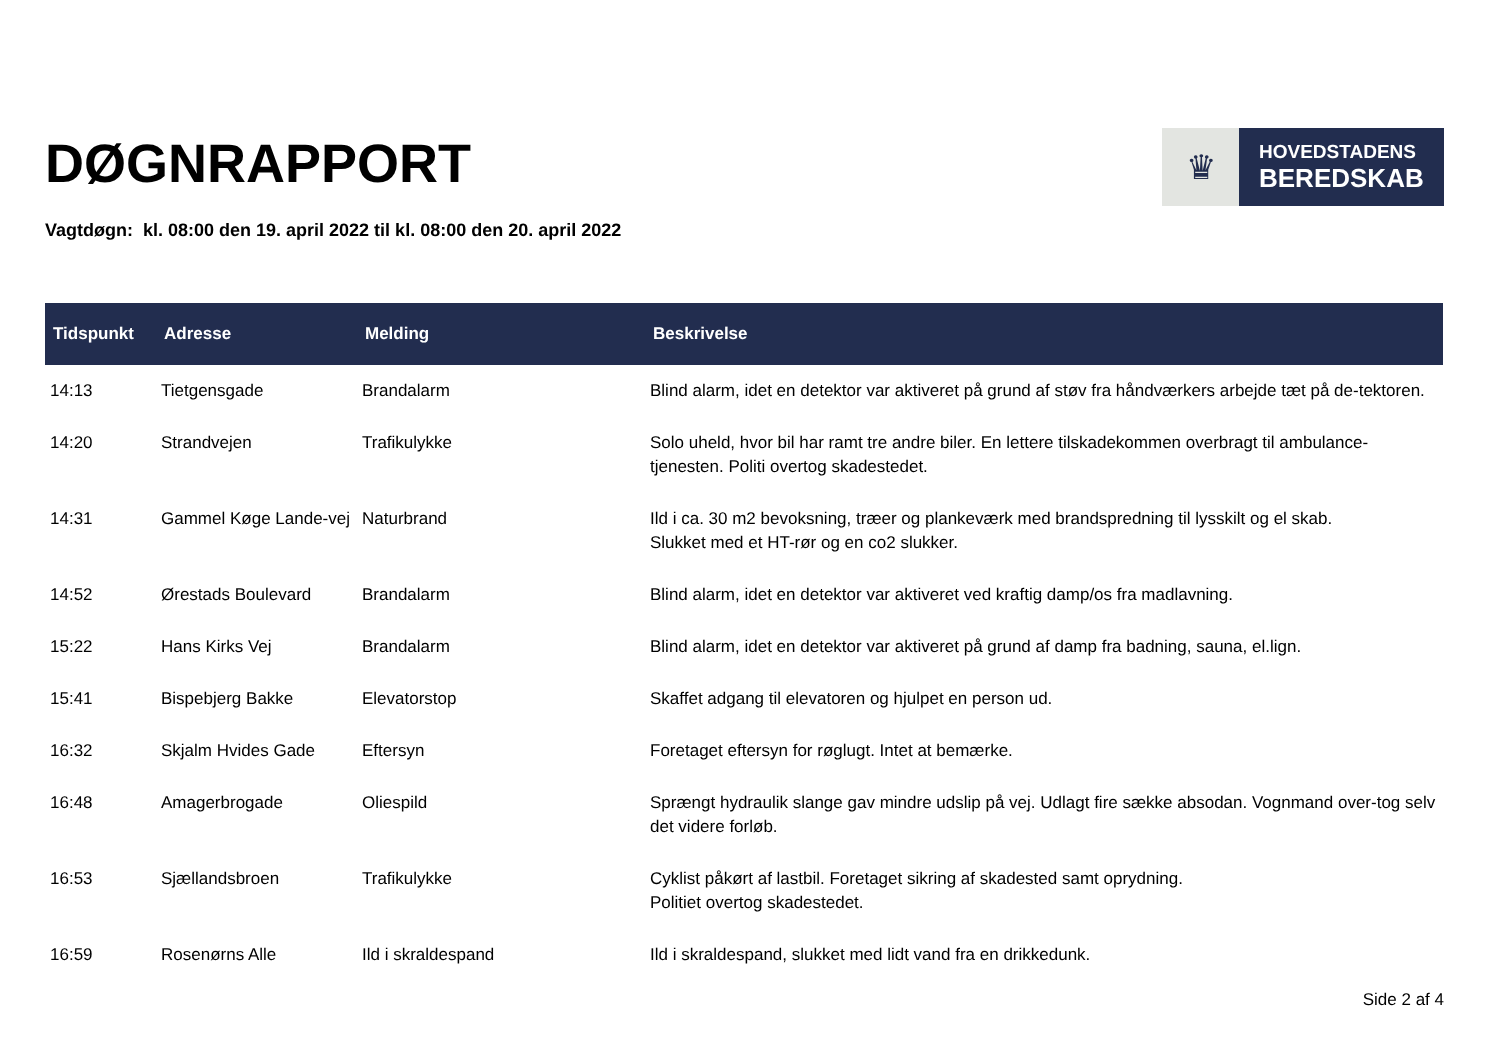DØGNRAPPORT
♛
HOVEDSTADENS
BEREDSKAB
Vagtdøgn: kl. 08:00 den 19. april 2022 til kl. 08:00 den 20. april 2022
| Tidspunkt | Adresse | Melding | Beskrivelse |
| --- | --- | --- | --- |
| 14:13 | Tietgensgade | Brandalarm | Blind alarm, idet en detektor var aktiveret på grund af støv fra håndværkers arbejde tæt på de-tektoren. |
| 14:20 | Strandvejen | Trafikulykke | Solo uheld, hvor bil har ramt tre andre biler. En lettere tilskadekommen overbragt til ambulance-tjenesten. Politi overtog skadestedet. |
| 14:31 | Gammel Køge Lande-vej | Naturbrand | Ild i ca. 30 m2 bevoksning, træer og plankeværk med brandspredning til lysskilt og el skab. Slukket med et HT-rør og en co2 slukker. |
| 14:52 | Ørestads Boulevard | Brandalarm | Blind alarm, idet en detektor var aktiveret ved kraftig damp/os fra madlavning. |
| 15:22 | Hans Kirks Vej | Brandalarm | Blind alarm, idet en detektor var aktiveret på grund af damp fra badning, sauna, el.lign. |
| 15:41 | Bispebjerg Bakke | Elevatorstop | Skaffet adgang til elevatoren og hjulpet en person ud. |
| 16:32 | Skjalm Hvides Gade | Eftersyn | Foretaget eftersyn for røglugt. Intet at bemærke. |
| 16:48 | Amagerbrogade | Oliespild | Sprængt hydraulik slange gav mindre udslip på vej. Udlagt fire sække absodan. Vognmand over-tog selv det videre forløb. |
| 16:53 | Sjællandsbroen | Trafikulykke | Cyklist påkørt af lastbil. Foretaget sikring af skadested samt oprydning. Politiet overtog skadestedet. |
| 16:59 | Rosenørns Alle | Ild i skraldespand | Ild i skraldespand, slukket med lidt vand fra en drikkedunk. |
Side 2 af 4